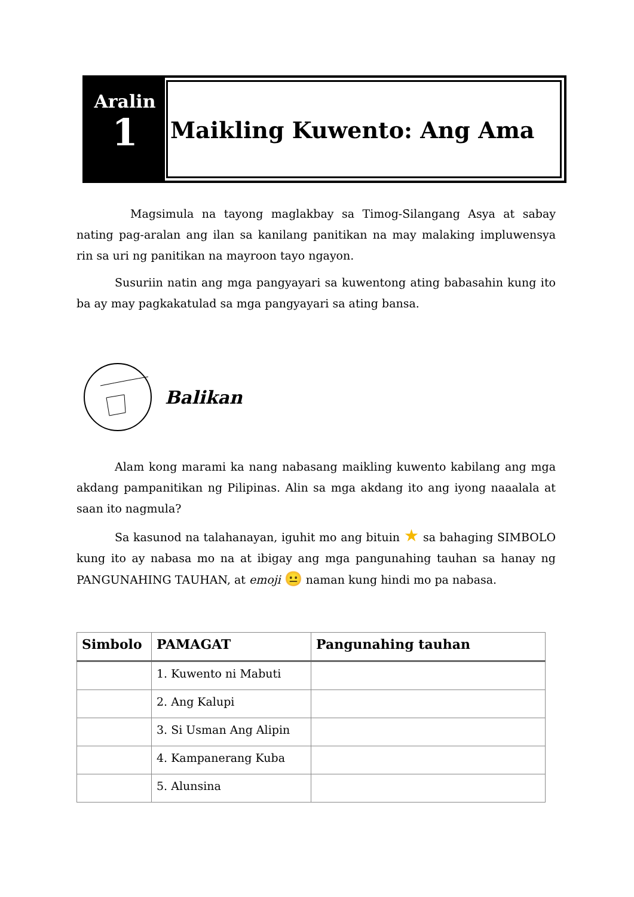Aralin
1
Maikling Kuwento: Ang Ama
Magsimula na tayong maglakbay sa Timog-Silangang Asya at sabay nating pag-aralan ang ilan sa kanilang panitikan na may malaking impluwensya rin sa uri ng panitikan na mayroon tayo ngayon.
Susuriin natin ang mga pangyayari sa kuwentong ating babasahin kung ito ba ay may pagkakatulad sa mga pangyayari sa ating bansa.
Balikan
Alam kong marami ka nang nabasang maikling kuwento kabilang ang mga akdang pampanitikan ng Pilipinas. Alin sa mga akdang ito ang iyong naaalala at saan ito nagmula?
Sa kasunod na talahanayan, iguhit mo ang bituin ★ sa bahaging SIMBOLO kung ito ay nabasa mo na at ibigay ang mga pangunahing tauhan sa hanay ng PANGUNAHING TAUHAN, at emoji 😐 naman kung hindi mo pa nabasa.
| Simbolo | PAMAGAT | Pangunahing tauhan |
| --- | --- | --- |
| | 1. Kuwento ni Mabuti | |
| | 2. Ang Kalupi | |
| | 3. Si Usman Ang Alipin | |
| | 4. Kampanerang Kuba | |
| | 5. Alunsina | |